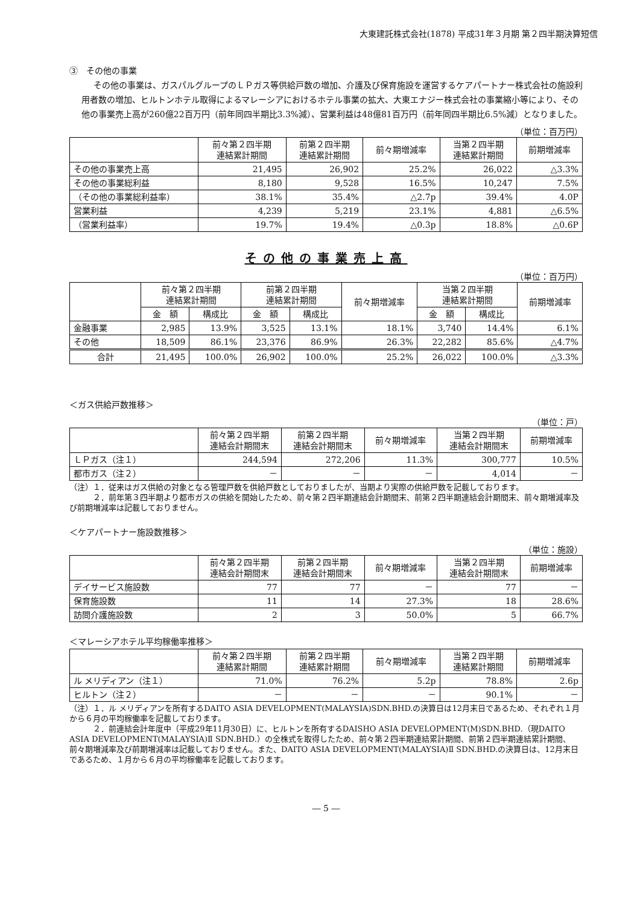大東建託株式会社(1878) 平成31年３月期 第２四半期決算短信
③　その他の事業
その他の事業は、ガスパルグループのＬＰガス等供給戸数の増加、介護及び保育施設を運営するケアパートナー株式会社の施設利用者数の増加、ヒルトンホテル取得によるマレーシアにおけるホテル事業の拡大、大東エナジー株式会社の事業縮小等により、その他の事業売上高が260億22百万円（前年同四半期比3.3%減）、営業利益は48億81百万円（前年同四半期比6.5%減）となりました。
（単位：百万円）
| | 前々第２四半期 連結累計期間 | 前第２四半期 連結累計期間 | 前々期増減率 | 当第２四半期 連結累計期間 | 前期増減率 |
| --- | --- | --- | --- | --- | --- |
| その他の事業売上高 | 21,495 | 26,902 | 25.2% | 26,022 | △3.3% |
| その他の事業総利益 | 8,180 | 9,528 | 16.5% | 10,247 | 7.5% |
| （その他の事業総利益率） | 38.1% | 35.4% | △2.7p | 39.4% | 4.0P |
| 営業利益 | 4,239 | 5,219 | 23.1% | 4,881 | △6.5% |
| （営業利益率） | 19.7% | 19.4% | △0.3p | 18.8% | △0.6P |
その他の事業売上高
（単位：百万円）
| | 前々第２四半期 連結累計期間 | | 前第２四半期 連結累計期間 | | 前々期増減率 | 当第２四半期 連結累計期間 | | 前期増減率 |
| --- | --- | --- | --- | --- | --- | --- | --- | --- |
| | 金 額 | 構成比 | 金 額 | 構成比 | | 金 額 | 構成比 | |
| 金融事業 | 2,985 | 13.9% | 3,525 | 13.1% | 18.1% | 3,740 | 14.4% | 6.1% |
| その他 | 18,509 | 86.1% | 23,376 | 86.9% | 26.3% | 22,282 | 85.6% | △4.7% |
| 合計 | 21,495 | 100.0% | 26,902 | 100.0% | 25.2% | 26,022 | 100.0% | △3.3% |
＜ガス供給戸数推移＞
（単位：戸）
| | 前々第２四半期 連結会計期間末 | 前第２四半期 連結会計期間末 | 前々期増減率 | 当第２四半期 連結会計期間末 | 前期増減率 |
| --- | --- | --- | --- | --- | --- |
| ＬＰガス（注１） | 244,594 | 272,206 | 11.3% | 300,777 | 10.5% |
| 都市ガス（注２） | － | － | － | 4,014 | － |
（注）１．従来はガス供給の対象となる管理戸数を供給戸数としておりましたが、当期より実際の供給戸数を記載しております。
　　　２．前年第３四半期より都市ガスの供給を開始したため、前々第２四半期連結会計期間末、前第２四半期連結会計期間末、前々期増減率及び前期増減率は記載しておりません。
＜ケアパートナー施設数推移＞
（単位：施設）
| | 前々第２四半期 連結会計期間末 | 前第２四半期 連結会計期間末 | 前々期増減率 | 当第２四半期 連結会計期間末 | 前期増減率 |
| --- | --- | --- | --- | --- | --- |
| デイサービス施設数 | 77 | 77 | － | 77 | － |
| 保育施設数 | 11 | 14 | 27.3% | 18 | 28.6% |
| 訪問介護施設数 | 2 | 3 | 50.0% | 5 | 66.7% |
＜マレーシアホテル平均稼働率推移＞
| | 前々第２四半期 連結累計期間 | 前第２四半期 連結累計期間 | 前々期増減率 | 当第２四半期 連結累計期間 | 前期増減率 |
| --- | --- | --- | --- | --- | --- |
| ル メリディアン（注１） | 71.0% | 76.2% | 5.2p | 78.8% | 2.6p |
| ヒルトン（注２） | － | － | － | 90.1% | － |
（注）１．ル メリディアンを所有するDAITO ASIA DEVELOPMENT(MALAYSIA)SDN.BHD.の決算日は12月末日であるため、それぞれ１月から６月の平均稼働率を記載しております。
　　　２．前連結会計年度中（平成29年11月30日）に、ヒルトンを所有するDAISHO ASIA DEVELOPMENT(M)SDN.BHD.（現DAITO ASIA DEVELOPMENT(MALAYSIA)Ⅱ SDN.BHD.）の全株式を取得したため、前々第２四半期連結累計期間、前第２四半期連結累計期間、前々期増減率及び前期増減率は記載しておりません。また、DAITO ASIA DEVELOPMENT(MALAYSIA)Ⅱ SDN.BHD.の決算日は、12月末日であるため、１月から６月の平均稼働率を記載しております。
― 5 ―